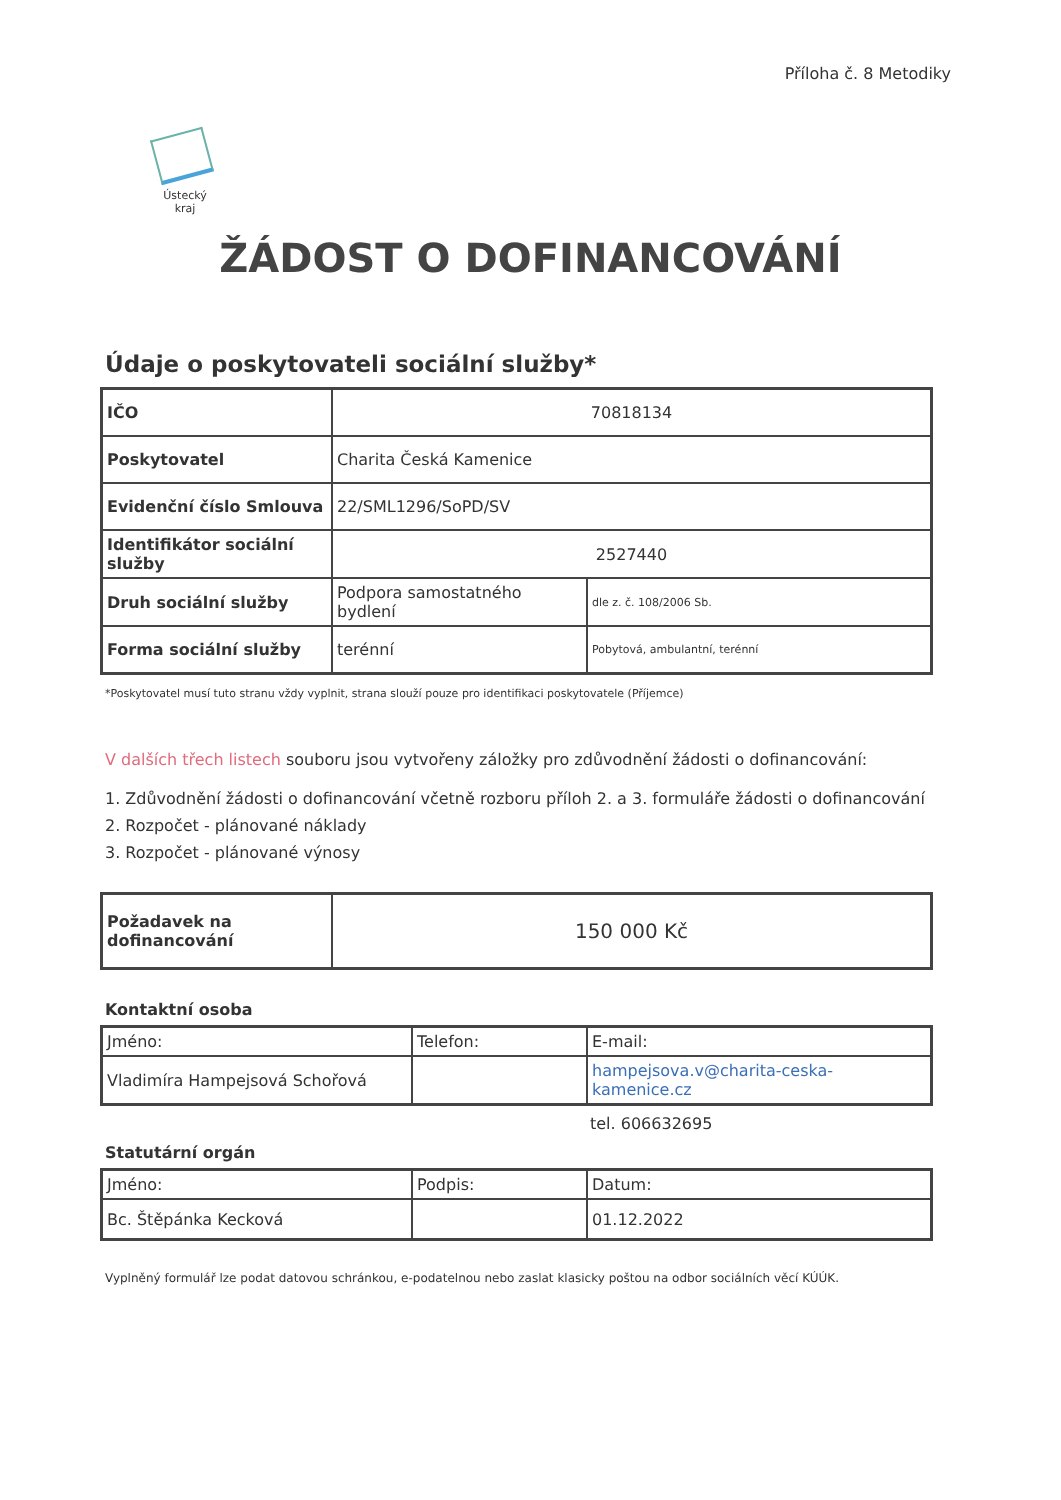Příloha č. 8 Metodiky
Ústecký kraj
ŽÁDOST O DOFINANCOVÁNÍ
Údaje o poskytovateli sociální služby*
| IČO | 70818134 | |
| Poskytovatel | Charita Česká Kamenice | |
| Evidenční číslo Smlouva | 22/SML1296/SoPD/SV | |
| Identifikátor sociální služby | 2527440 | |
| Druh sociální služby | Podpora samostatného bydlení | dle z. č. 108/2006 Sb. |
| Forma sociální služby | terénní | Pobytová, ambulantní, terénní |
*Poskytovatel musí tuto stranu vždy vyplnit, strana slouží pouze pro identifikaci poskytovatele (Příjemce)
V dalších třech listech souboru jsou vytvořeny záložky pro zdůvodnění žádosti o dofinancování:
1. Zdůvodnění žádosti o dofinancování včetně rozboru příloh 2. a 3. formuláře žádosti o dofinancování
2. Rozpočet - plánované náklady
3. Rozpočet - plánované výnosy
| Požadavek na dofinancování | 150 000 Kč |
Kontaktní osoba
| Jméno: | Telefon: | E-mail: |
| Vladimíra Hampejsová Schořová | | hampejsova.v@charita-ceska-kamenice.cz |
tel. 606632695
Statutární orgán
| Jméno: | Podpis: | Datum: |
| Bc. Štěpánka Kecková | | 01.12.2022 |
Vyplněný formulář lze podat datovou schránkou, e-podatelnou nebo zaslat klasicky poštou na odbor sociálních věcí KÚÚK.